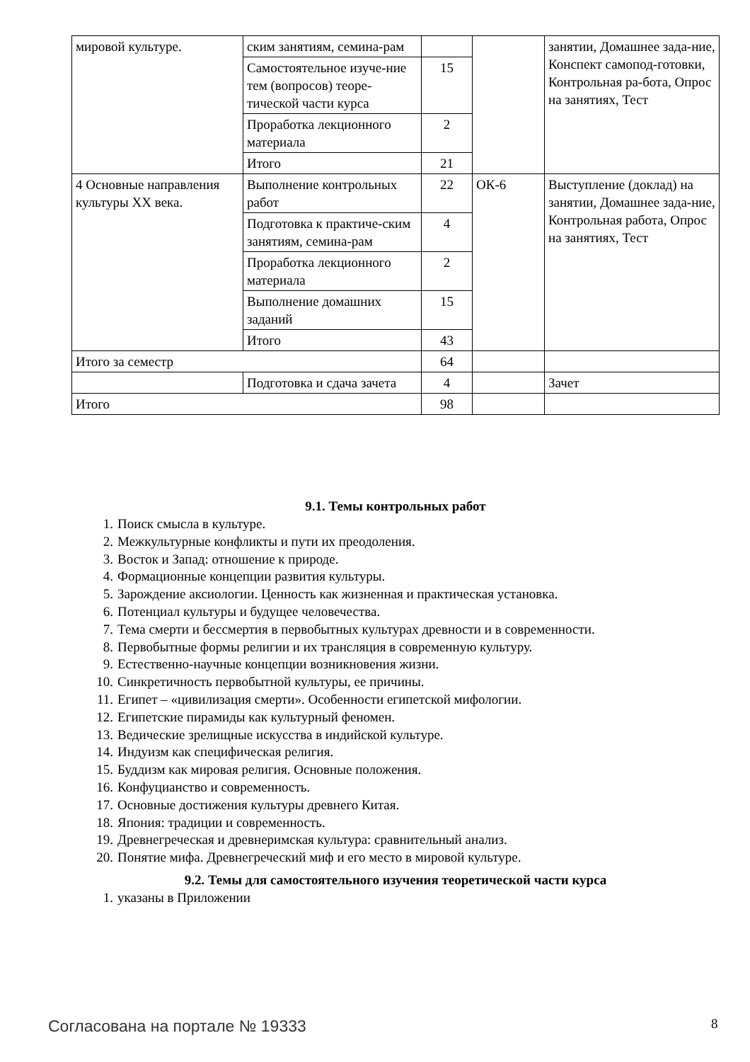| мировой культуре. | ским занятиям, семина-рам | | | занятии, Домашнее зада-ние, Конспект самопод-готовки, Контрольная ра-бота, Опрос на занятиях, Тест |
| | Самостоятельное изуче-ние тем (вопросов) теоре-тической части курса | 15 | | |
| | Проработка лекционного материала | 2 | | |
| | Итого | 21 | | |
| 4 Основные направления культуры XX века. | Выполнение контрольных работ | 22 | ОК-6 | Выступление (доклад) на занятии, Домашнее зада-ние, Контрольная работа, Опрос на занятиях, Тест |
| | Подготовка к практиче-ским занятиям, семина-рам | 4 | | |
| | Проработка лекционного материала | 2 | | |
| | Выполнение домашних заданий | 15 | | |
| | Итого | 43 | | |
| Итого за семестр | | 64 | | |
| | Подготовка и сдача зачета | 4 | | Зачет |
| Итого | | 98 | | |
9.1. Темы контрольных работ
1. Поиск смысла в культуре.
2. Межкультурные конфликты и пути их преодоления.
3. Восток и Запад: отношение к природе.
4. Формационные концепции развития культуры.
5. Зарождение аксиологии. Ценность как жизненная и практическая установка.
6. Потенциал культуры и будущее человечества.
7. Тема смерти и бессмертия в первобытных культурах древности и в современности.
8. Первобытные формы религии и их трансляция в современную культуру.
9. Естественно-научные концепции возникновения жизни.
10. Синкретичность первобытной культуры, ее причины.
11. Египет – «цивилизация смерти». Особенности египетской мифологии.
12. Египетские пирамиды как культурный феномен.
13. Ведические зрелищные искусства в индийской культуре.
14. Индуизм как специфическая религия.
15. Буддизм как мировая религия. Основные положения.
16. Конфуцианство и современность.
17. Основные достижения культуры древнего Китая.
18. Япония: традиции и современность.
19. Древнегреческая и древнеримская культура: сравнительный анализ.
20. Понятие мифа. Древнегреческий миф и его место в мировой культуре.
9.2. Темы для самостоятельного изучения теоретической части курса
1. указаны в Приложении
Согласована на портале № 19333 8